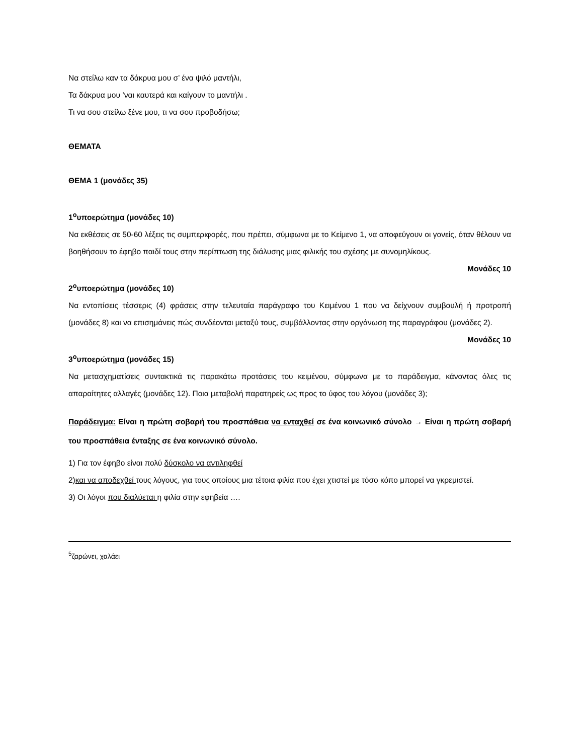Να στείλω καν τα δάκρυα μου σ’ ένα ψιλό μαντήλι,
Τα δάκρυα μου ’ναι καυτερά και καίγουν το μαντήλι .
Τι να σου στείλω ξένε μου, τι να σου προβοδήσω;
ΘΕΜΑΤΑ
ΘΕΜΑ 1 (μονάδες 35)
1<sup>ο</sup>υποερώτημα (μονάδες 10)
Να εκθέσεις σε 50-60 λέξεις τις συμπεριφορές, που πρέπει, σύμφωνα με το Κείμενο 1, να αποφεύγουν οι γονείς, όταν θέλουν να βοηθήσουν το έφηβο παιδί τους στην περίπτωση της διάλυσης μιας φιλικής του σχέσης με συνομηλίκους.
Μονάδες 10
2<sup>ο</sup>υποερώτημα (μονάδες 10)
Να εντοπίσεις τέσσερις (4) φράσεις στην τελευταία παράγραφο του Κειμένου 1 που να δείχνουν συμβουλή ή προτροπή (μονάδες 8) και να επισημάνεις πώς συνδέονται μεταξύ τους, συμβάλλοντας στην οργάνωση της παραγράφου (μονάδες 2).
Μονάδες 10
3<sup>ο</sup>υποερώτημα (μονάδες 15)
Να μετασχηματίσεις συντακτικά τις παρακάτω προτάσεις του κειμένου, σύμφωνα με το παράδειγμα, κάνοντας όλες τις απαραίτητες αλλαγές (μονάδες 12). Ποια μεταβολή παρατηρείς ως προς το ύφος του λόγου (μονάδες 3);
Παράδειγμα: Είναι η πρώτη σοβαρή του προσπάθεια να ενταχθεί σε ένα κοινωνικό σύνολο → Είναι η πρώτη σοβαρή του προσπάθεια ένταξης σε ένα κοινωνικό σύνολο.
1) Για τον έφηβο είναι πολύ δύσκολο να αντιληφθεί
2)και να αποδεχθεί τους λόγους, για τους οποίους μια τέτοια φιλία που έχει χτιστεί με τόσο κόπο μπορεί να γκρεμιστεί.
3) Οι λόγοι που διαλύεται η φιλία στην εφηβεία ….
<sup>5</sup> ζαρώνει, χαλάει